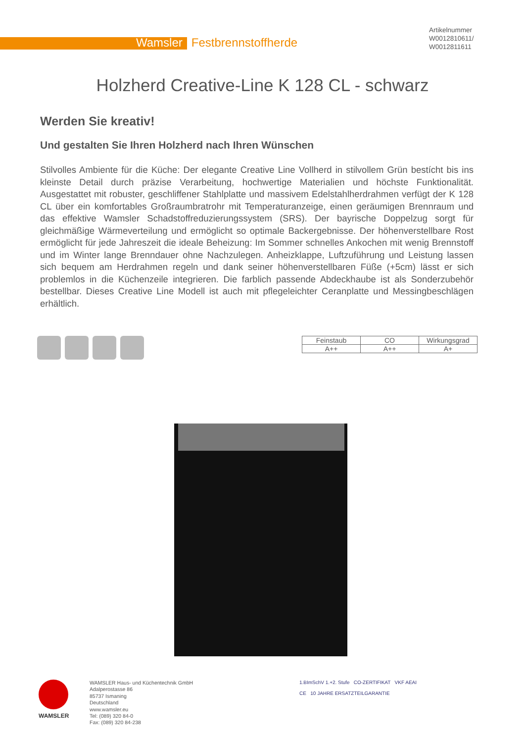Wamsler Festbrennstoffherde
Artikelnummer
W0012810611/
W0012811611
Holzherd Creative-Line K 128 CL - schwarz
Werden Sie kreativ!
Und gestalten Sie Ihren Holzherd nach Ihren Wünschen
Stilvolles Ambiente für die Küche: Der elegante Creative Line Vollherd in stilvollem Grün bestícht bis ins kleinste Detail durch präzise Verarbeitung, hochwertige Materialien und höchste Funktionalität. Ausgestattet mit robuster, geschliffener Stahlplatte und massivem Edelstahlherdrahmen verfügt der K 128 CL über ein komfortables Großraumbratrohr mit Temperaturanzeige, einen geräumigen Brennraum und das effektive Wamsler Schadstoffreduzierungssystem (SRS). Der bayrische Doppelzug sorgt für gleichmäßige Wärmeverteilung und ermöglicht so optimale Backergebnisse. Der höhenverstellbare Rost ermöglicht für jede Jahreszeit die ideale Beheizung: Im Sommer schnelles Ankochen mit wenig Brennstoff und im Winter lange Brenndauer ohne Nachzulegen. Anheizklappe, Luftzuführung und Leistung lassen sich bequem am Herdrahmen regeln und dank seiner höhenverstellbaren Füße (+5cm) lässt er sich problemlos in die Küchenzeile integrieren. Die farblich passende Abdeckhaube ist als Sonderzubehör bestellbar. Dieses Creative Line Modell ist auch mit pflegeleichter Ceranplatte und Messingbeschlägen erhältlich.
| Feinstaub | CO | Wirkungsgrad |
| --- | --- | --- |
| A++ | A++ | A+ |
WAMSLER
WAMSLER Haus- und Küchentechnik GmbH
Adalperostasse 86
85737 Ismaning
Deutschland
www.wamsler.eu
Tel: (089) 320 84-0
Fax: (089) 320 84-238
1.BImSchV 1.+2. Stufe CO-ZERTIFIKAT VKF AEAI
CE 10 JAHRE ERSATZTEILGARANTIE